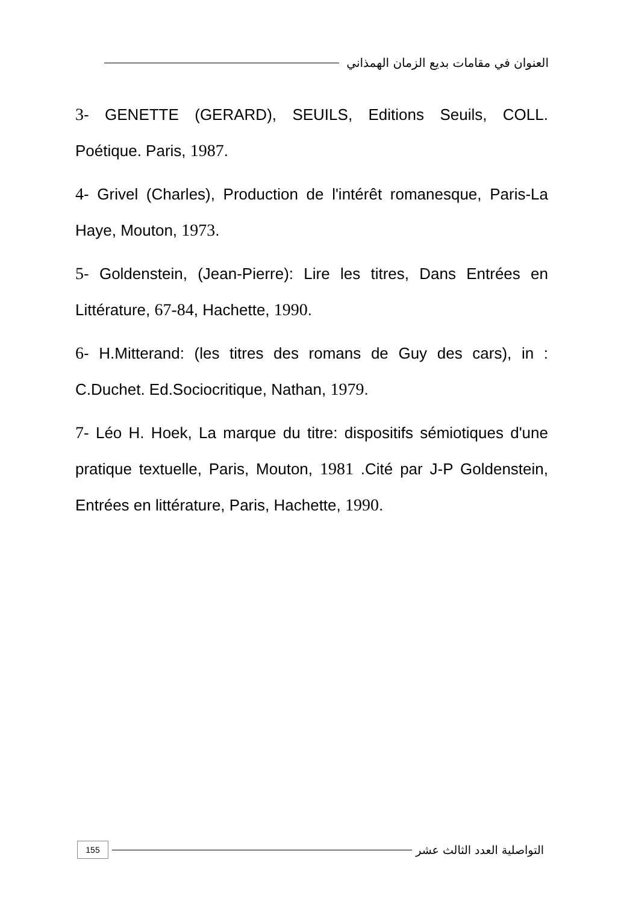العنوان في مقامات بديع الزمان الهمذاني
3- GENETTE (GERARD), SEUILS, Editions Seuils, COLL. Poétique. Paris, 1987.
4- Grivel (Charles), Production de l'intérêt romanesque, Paris-La Haye, Mouton, 1973.
5- Goldenstein, (Jean-Pierre): Lire les titres, Dans Entrées en Littérature, 67-84, Hachette, 1990.
6- H.Mitterand: (les titres des romans de Guy des cars), in : C.Duchet. Ed.Sociocritique, Nathan, 1979.
7- Léo H. Hoek, La marque du titre: dispositifs sémiotiques d'une pratique textuelle, Paris, Mouton, 1981 .Cité par J-P Goldenstein, Entrées en littérature, Paris, Hachette, 1990.
التواصلية العدد الثالث عشر
155